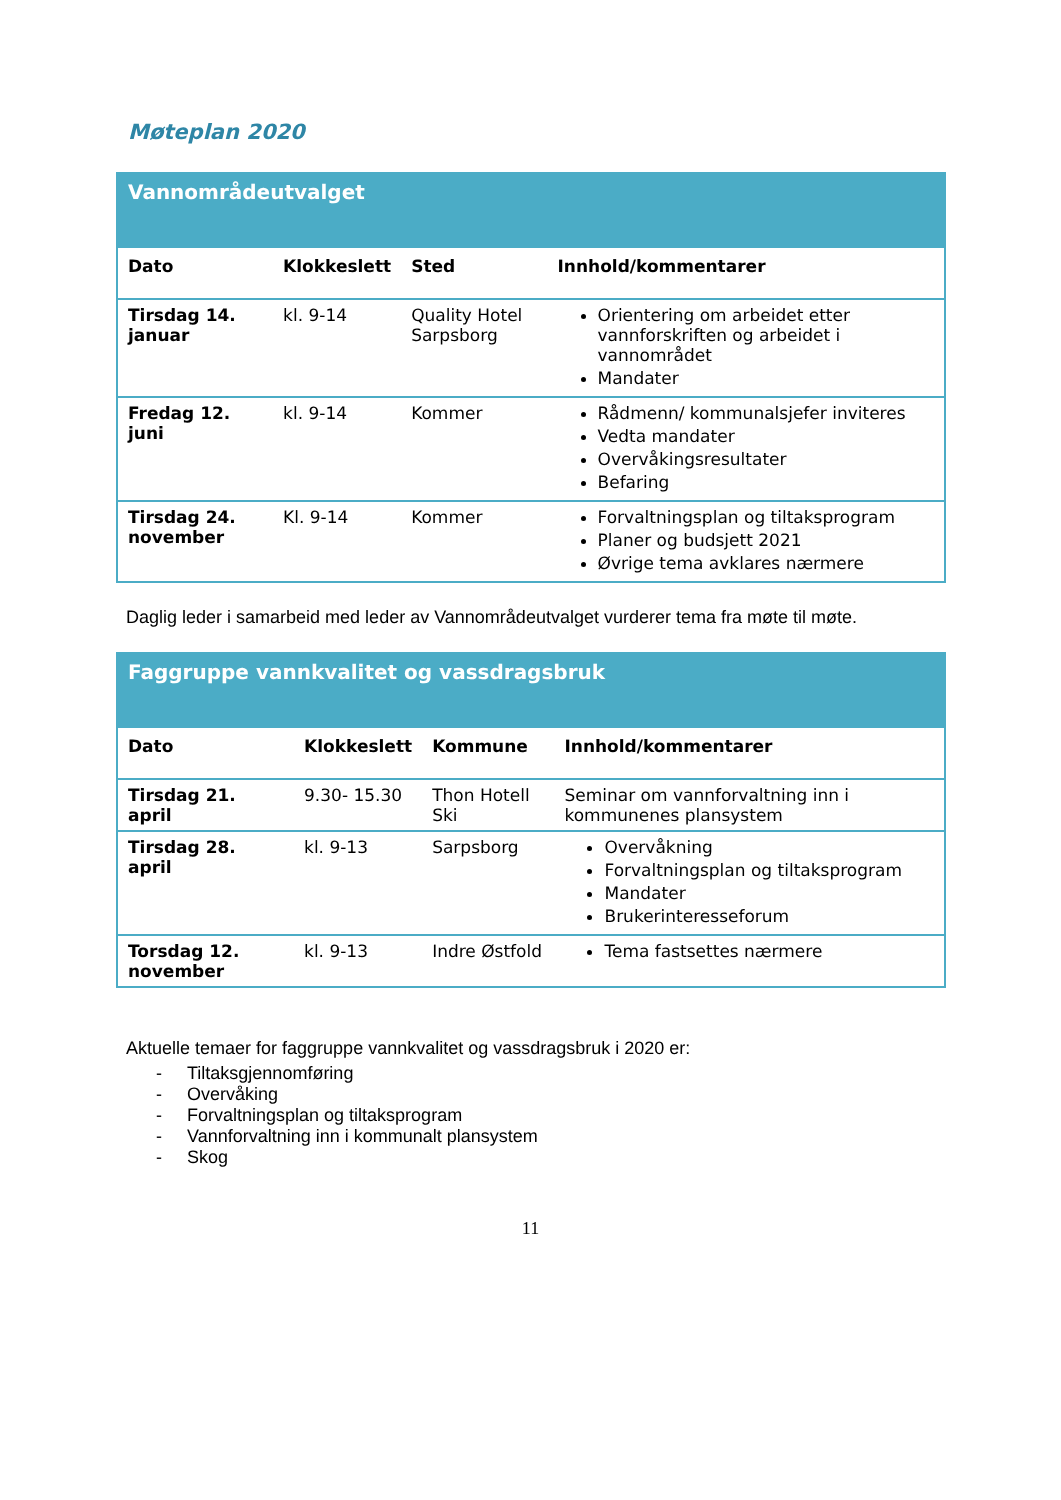Møteplan 2020
| Vannområdeutvalget | | | |
| --- | --- | --- | --- |
| Dato | Klokkeslett | Sted | Innhold/kommentarer |
| Tirsdag 14. januar | kl. 9-14 | Quality Hotel Sarpsborg | Orientering om arbeidet etter vannforskriften og arbeidet i vannområdet Mandater |
| Fredag 12. juni | kl. 9-14 | Kommer | Rådmenn/ kommunalsjefer inviteres Vedta mandater Overvåkingsresultater Befaring |
| Tirsdag 24. november | Kl. 9-14 | Kommer | Forvaltningsplan og tiltaksprogram Planer og budsjett 2021 Øvrige tema avklares nærmere |
Daglig leder i samarbeid med leder av Vannområdeutvalget vurderer tema fra møte til møte.
| Faggruppe vannkvalitet og vassdragsbruk | | | |
| --- | --- | --- | --- |
| Dato | Klokkeslett | Kommune | Innhold/kommentarer |
| Tirsdag 21. april | 9.30- 15.30 | Thon Hotell Ski | Seminar om vannforvaltning inn i kommunenes plansystem |
| Tirsdag 28. april | kl. 9-13 | Sarpsborg | Overvåkning Forvaltningsplan og tiltaksprogram Mandater Brukerinteresseforum |
| Torsdag 12. november | kl. 9-13 | Indre Østfold | Tema fastsettes nærmere |
Aktuelle temaer for faggruppe vannkvalitet og vassdragsbruk i 2020 er:
- Tiltaksgjennomføring
- Overvåking
- Forvaltningsplan og tiltaksprogram
- Vannforvaltning inn i kommunalt plansystem
- Skog
11